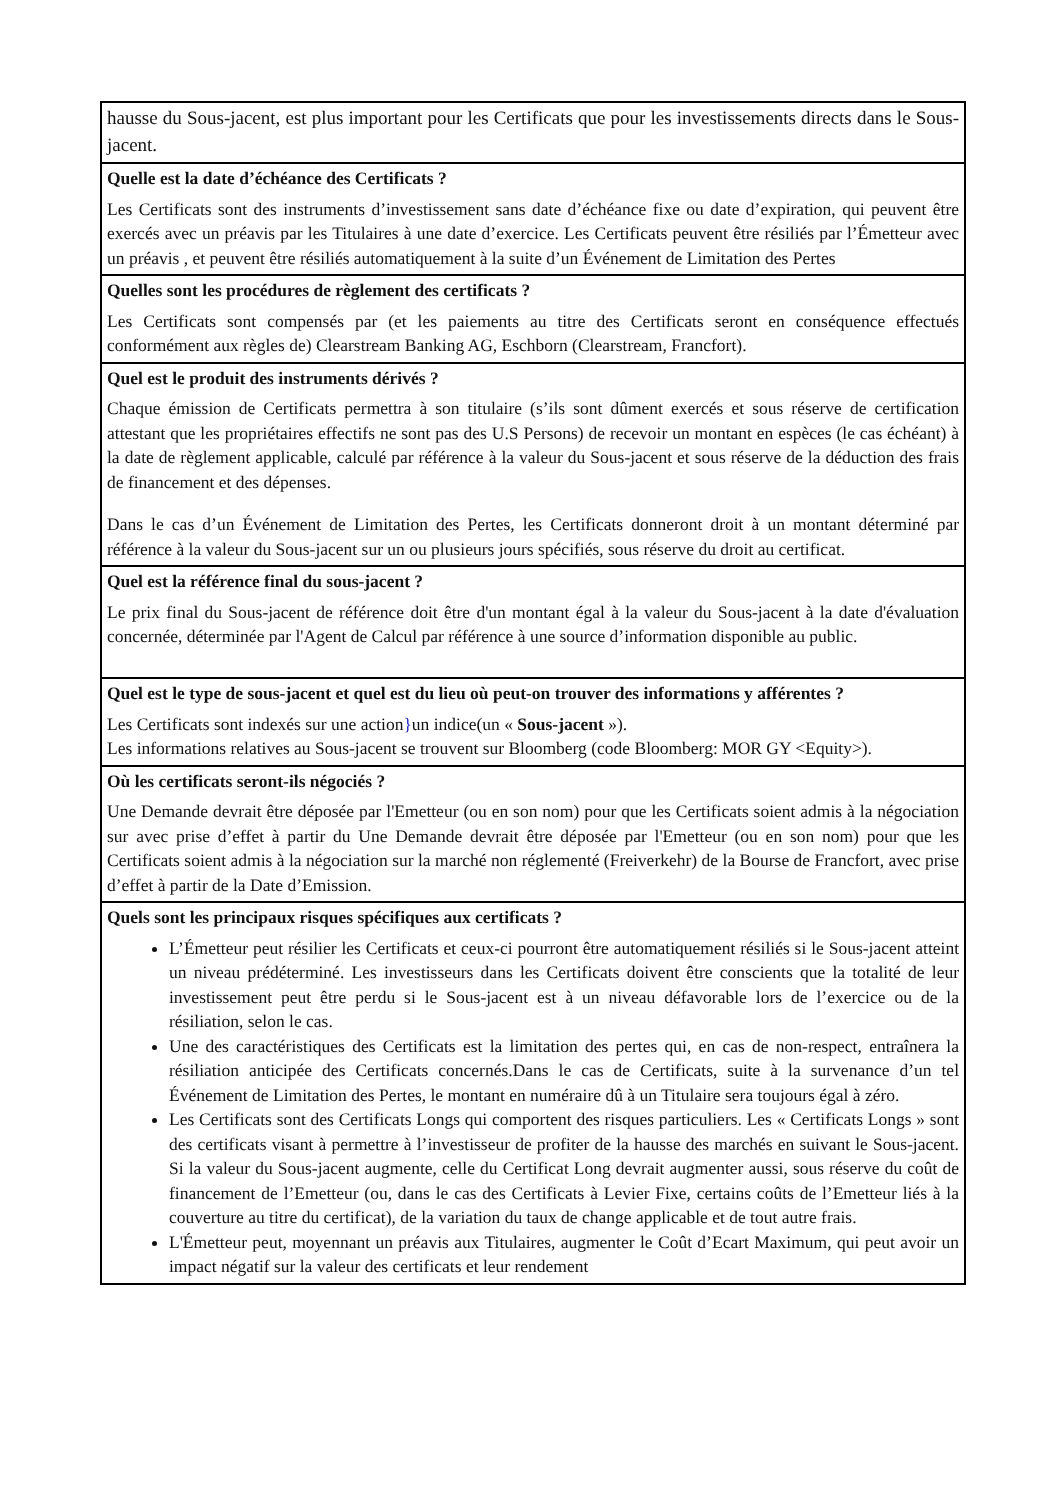hausse du Sous-jacent, est plus important pour les Certificats que pour les investissements directs dans le Sous-jacent.
Quelle est la date d’échéance des Certificats ?
Les Certificats sont des instruments d’investissement sans date d’échéance fixe ou date d’expiration, qui peuvent être exercés avec un préavis par les Titulaires à une date d’exercice. Les Certificats peuvent être résiliés par l’Émetteur avec un préavis , et peuvent être résiliés automatiquement à la suite d’un Événement de Limitation des Pertes
Quelles sont les procédures de règlement des certificats ?
Les Certificats sont compensés par (et les paiements au titre des Certificats seront en conséquence effectués conformément aux règles de) Clearstream Banking AG, Eschborn (Clearstream, Francfort).
Quel est le produit des instruments dérivés ?
Chaque émission de Certificats permettra à son titulaire (s’ils sont dûment exercés et sous réserve de certification attestant que les propriétaires effectifs ne sont pas des U.S Persons) de recevoir un montant en espèces (le cas échéant) à la date de règlement applicable, calculé par référence à la valeur du Sous-jacent et sous réserve de la déduction des frais de financement et des dépenses.
Dans le cas d’un Événement de Limitation des Pertes, les Certificats donneront droit à un montant déterminé par référence à la valeur du Sous-jacent sur un ou plusieurs jours spécifiés, sous réserve du droit au certificat.
Quel est la référence final du sous-jacent ?
Le prix final du Sous-jacent de référence doit être d'un montant égal à la valeur du Sous-jacent à la date d'évaluation concernée, déterminée par l'Agent de Calcul par référence à une source d’information disponible au public.
Quel est le type de sous-jacent et quel est du lieu où peut-on trouver des informations y afférentes ?
Les Certificats sont indexés sur une action}un indice(un « Sous-jacent »).
Les informations relatives au Sous-jacent se trouvent sur Bloomberg (code Bloomberg: MOR GY <Equity>).
Où les certificats seront-ils négociés ?
Une Demande devrait être déposée par l'Emetteur (ou en son nom) pour que les Certificats soient admis à la négociation sur avec prise d’effet à partir du Une Demande devrait être déposée par l'Emetteur (ou en son nom) pour que les Certificats soient admis à la négociation sur la marché non réglementé (Freiverkehr) de la Bourse de Francfort, avec prise d’effet à partir de la Date d’Emission.
Quels sont les principaux risques spécifiques aux certificats ?
L’Émetteur peut résilier les Certificats et ceux-ci pourront être automatiquement résiliés si le Sous-jacent atteint un niveau prédéterminé. Les investisseurs dans les Certificats doivent être conscients que la totalité de leur investissement peut être perdu si le Sous-jacent est à un niveau défavorable lors de l’exercice ou de la résiliation, selon le cas.
Une des caractéristiques des Certificats est la limitation des pertes qui, en cas de non-respect, entraînera la résiliation anticipée des Certificats concernés.Dans le cas de Certificats, suite à la survenance d’un tel Événement de Limitation des Pertes, le montant en numéraire dû à un Titulaire sera toujours égal à zéro.
Les Certificats sont des Certificats Longs qui comportent des risques particuliers. Les « Certificats Longs » sont des certificats visant à permettre à l’investisseur de profiter de la hausse des marchés en suivant le Sous-jacent. Si la valeur du Sous-jacent augmente, celle du Certificat Long devrait augmenter aussi, sous réserve du coût de financement de l’Emetteur (ou, dans le cas des Certificats à Levier Fixe, certains coûts de l’Emetteur liés à la couverture au titre du certificat), de la variation du taux de change applicable et de tout autre frais.
L'Émetteur peut, moyennant un préavis aux Titulaires, augmenter le Coût d’Ecart Maximum, qui peut avoir un impact négatif sur la valeur des certificats et leur rendement